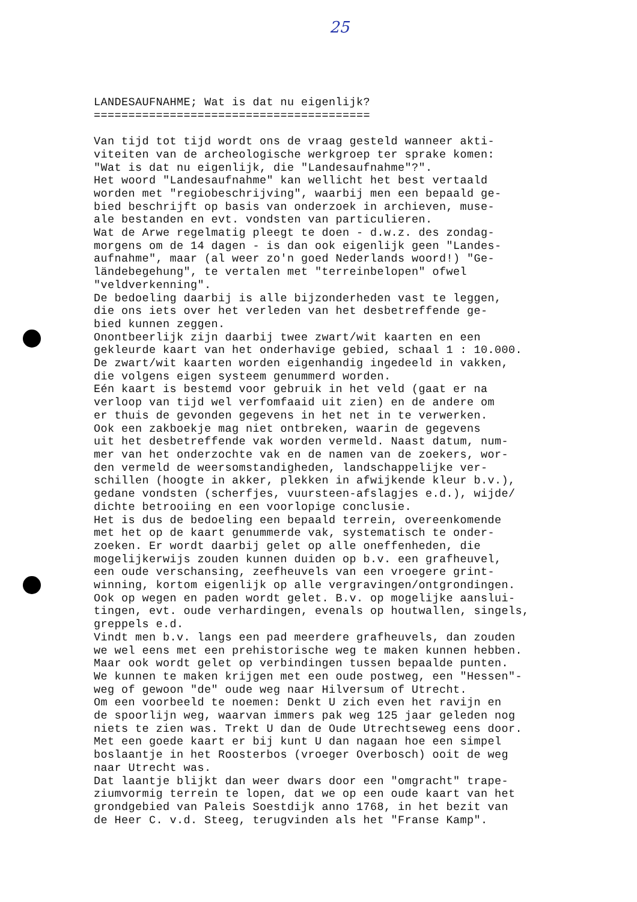25
LANDESAUFNAHME; Wat is dat nu eigenlijk? ======================================== Van tijd tot tijd wordt ons de vraag gesteld wanneer akti- viteiten van de archeologische werkgroep ter sprake komen: "Wat is dat nu eigenlijk, die "Landesaufnahme"?". Het woord "Landesaufnahme" kan wellicht het best vertaald worden met "regiobeschrijving", waarbij men een bepaald ge- bied beschrijft op basis van onderzoek in archieven, muse- ale bestanden en evt. vondsten van particulieren. Wat de Arwe regelmatig pleegt te doen - d.w.z. des zondag- morgens om de 14 dagen - is dan ook eigenlijk geen "Landes- aufnahme", maar (al weer zo'n goed Nederlands woord!) "Ge- ländebegehung", te vertalen met "terreinbelopen" ofwel "veldverkenning". De bedoeling daarbij is alle bijzonderheden vast te leggen, die ons iets over het verleden van het desbetreffende ge- bied kunnen zeggen. Onontbeerlijk zijn daarbij twee zwart/wit kaarten en een gekleurde kaart van het onderhavige gebied, schaal 1 : 10.000. De zwart/wit kaarten worden eigenhandig ingedeeld in vakken, die volgens eigen systeem genummerd worden. Eén kaart is bestemd voor gebruik in het veld (gaat er na verloop van tijd wel verfomfaaid uit zien) en de andere om er thuis de gevonden gegevens in het net in te verwerken. Ook een zakboekje mag niet ontbreken, waarin de gegevens uit het desbetreffende vak worden vermeld. Naast datum, num- mer van het onderzochte vak en de namen van de zoekers, wor- den vermeld de weersomstandigheden, landschappelijke ver- schillen (hoogte in akker, plekken in afwijkende kleur b.v.), gedane vondsten (scherfjes, vuursteen-afslagjes e.d.), wijde/ dichte betrooiing en een voorlopige conclusie. Het is dus de bedoeling een bepaald terrein, overeenkomende met het op de kaart genummerde vak, systematisch te onder- zoeken. Er wordt daarbij gelet op alle oneffenheden, die mogelijkerwijs zouden kunnen duiden op b.v. een grafheuvel, een oude verschansing, zeefheuvels van een vroegere grint- winning, kortom eigenlijk op alle vergravingen/ontgrondingen. Ook op wegen en paden wordt gelet. B.v. op mogelijke aanslui- tingen, evt. oude verhardingen, evenals op houtwallen, singels, greppels e.d. Vindt men b.v. langs een pad meerdere grafheuvels, dan zouden we wel eens met een prehistorische weg te maken kunnen hebben. Maar ook wordt gelet op verbindingen tussen bepaalde punten. We kunnen te maken krijgen met een oude postweg, een "Hessen"- weg of gewoon "de" oude weg naar Hilversum of Utrecht. Om een voorbeeld te noemen: Denkt U zich even het ravijn en de spoorlijn weg, waarvan immers pak weg 125 jaar geleden nog niets te zien was. Trekt U dan de Oude Utrechtseweg eens door. Met een goede kaart er bij kunt U dan nagaan hoe een simpel boslaantje in het Roosterbos (vroeger Overbosch) ooit de weg naar Utrecht was. Dat laantje blijkt dan weer dwars door een "omgracht" trape- ziumvormig terrein te lopen, dat we op een oude kaart van het grondgebied van Paleis Soestdijk anno 1768, in het bezit van de Heer C. v.d. Steeg, terugvinden als het "Franse Kamp".